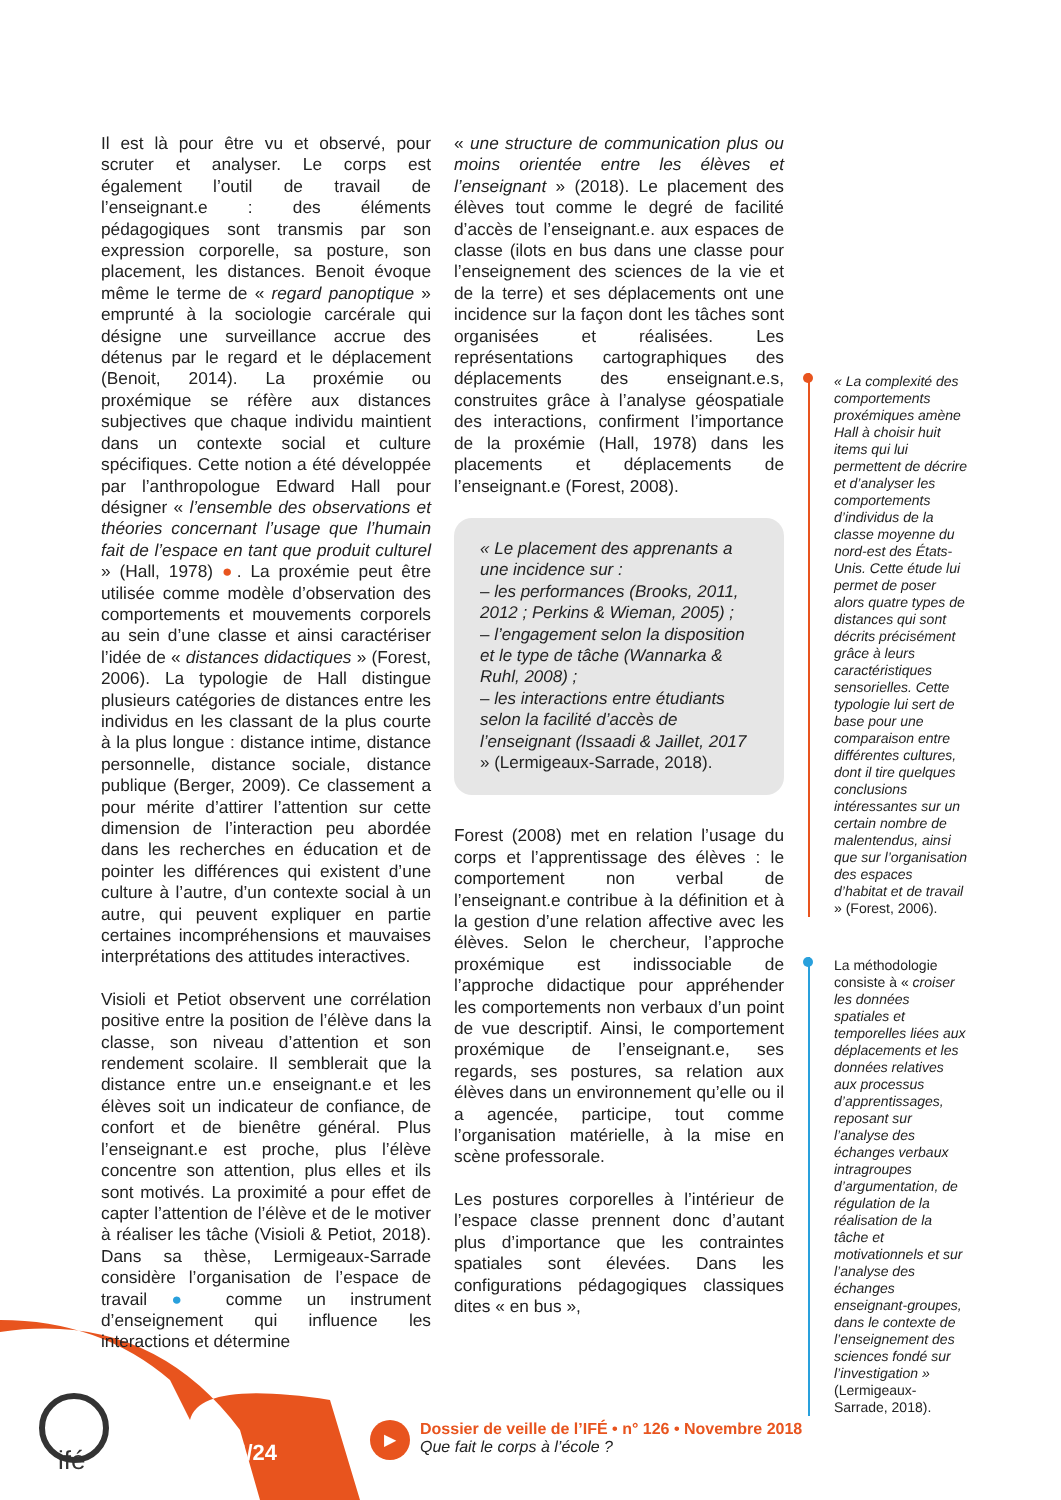Il est là pour être vu et observé, pour scruter et analyser. Le corps est également l’outil de travail de l’enseignant.e : des éléments pédagogiques sont transmis par son expression corporelle, sa posture, son placement, les distances. Benoit évoque même le terme de « regard panoptique » emprunté à la sociologie carcérale qui désigne une surveillance accrue des détenus par le regard et le déplacement (Benoit, 2014). La proxémie ou proxémique se réfère aux distances subjectives que chaque individu maintient dans un contexte social et culture spécifiques. Cette notion a été développée par l’anthropologue Edward Hall pour désigner « l’ensemble des observations et théories concernant l’usage que l’humain fait de l’espace en tant que produit culturel » (Hall, 1978) ●. La proxémie peut être utilisée comme modèle d’observation des comportements et mouvements corporels au sein d’une classe et ainsi caractériser l’idée de « distances didactiques » (Forest, 2006). La typologie de Hall distingue plusieurs catégories de distances entre les individus en les classant de la plus courte à la plus longue : distance intime, distance personnelle, distance sociale, distance publique (Berger, 2009). Ce classement a pour mérite d’attirer l’attention sur cette dimension de l’interaction peu abordée dans les recherches en éducation et de pointer les différences qui existent d’une culture à l’autre, d’un contexte social à un autre, qui peuvent expliquer en partie certaines incompréhensions et mauvaises interprétations des attitudes interactives.
Visioli et Petiot observent une corrélation positive entre la position de l’élève dans la classe, son niveau d’attention et son rendement scolaire. Il semblerait que la distance entre un.e enseignant.e et les élèves soit un indicateur de confiance, de confort et de bienêtre général. Plus l’enseignant.e est proche, plus l’élève concentre son attention, plus elles et ils sont motivés. La proximité a pour effet de capter l’attention de l’élève et de le motiver à réaliser les tâche (Visioli & Petiot, 2018). Dans sa thèse, Lermigeaux-Sarrade considère l’organisation de l’espace de travail ● comme un instrument d’enseignement qui influence les interactions et détermine
« une structure de communication plus ou moins orientée entre les élèves et l’enseignant » (2018). Le placement des élèves tout comme le degré de facilité d’accès de l’enseignant.e. aux espaces de classe (ilots en bus dans une classe pour l’enseignement des sciences de la vie et de la terre) et ses déplacements ont une incidence sur la façon dont les tâches sont organisées et réalisées. Les représentations cartographiques des déplacements des enseignant.e.s, construites grâce à l’analyse géospatiale des interactions, confirment l’importance de la proxémie (Hall, 1978) dans les placements et déplacements de l’enseignant.e (Forest, 2008).
« Le placement des apprenants a une incidence sur :
– les performances (Brooks, 2011, 2012 ; Perkins & Wieman, 2005) ;
– l’engagement selon la disposition et le type de tâche (Wannarka & Ruhl, 2008) ;
– les interactions entre étudiants selon la facilité d’accès de l’enseignant (Issaadi & Jaillet, 2017 » (Lermigeaux-Sarrade, 2018).
Forest (2008) met en relation l’usage du corps et l’apprentissage des élèves : le comportement non verbal de l’enseignant.e contribue à la définition et à la gestion d’une relation affective avec les élèves. Selon le chercheur, l’approche proxémique est indissociable de l’approche didactique pour appréhender les comportements non verbaux d’un point de vue descriptif. Ainsi, le comportement proxémique de l’enseignant.e, ses regards, ses postures, sa relation aux élèves dans un environnement qu’elle ou il a agencée, participe, tout comme l’organisation matérielle, à la mise en scène professorale.
Les postures corporelles à l’intérieur de l’espace classe prennent donc d’autant plus d’importance que les contraintes spatiales sont élevées. Dans les configurations pédagogiques classiques dites « en bus »,
« La complexité des comportements proxémiques amène Hall à choisir huit items qui lui permettent de décrire et d’analyser les comportements d’individus de la classe moyenne du nord-est des États-Unis. Cette étude lui permet de poser alors quatre types de distances qui sont décrits précisément grâce à leurs caractéristiques sensorielles. Cette typologie lui sert de base pour une comparaison entre différentes cultures, dont il tire quelques conclusions intéressantes sur un certain nombre de malentendus, ainsi que sur l’organisation des espaces d’habitat et de travail » (Forest, 2006).
La méthodologie consiste à « croiser les données spatiales et temporelles liées aux déplacements et les données relatives aux processus d’apprentissages, reposant sur l’analyse des échanges verbaux intragroupes d’argumentation, de régulation de la réalisation de la tâche et motivationnels et sur l’analyse des échanges enseignant-groupes, dans le contexte de l’enseignement des sciences fondé sur l’investigation » (Lermigeaux-Sarrade, 2018).
ifé 14/24
▶
Dossier de veille de l’IFÉ • n° 126 • Novembre 2018
Que fait le corps à l’école ?